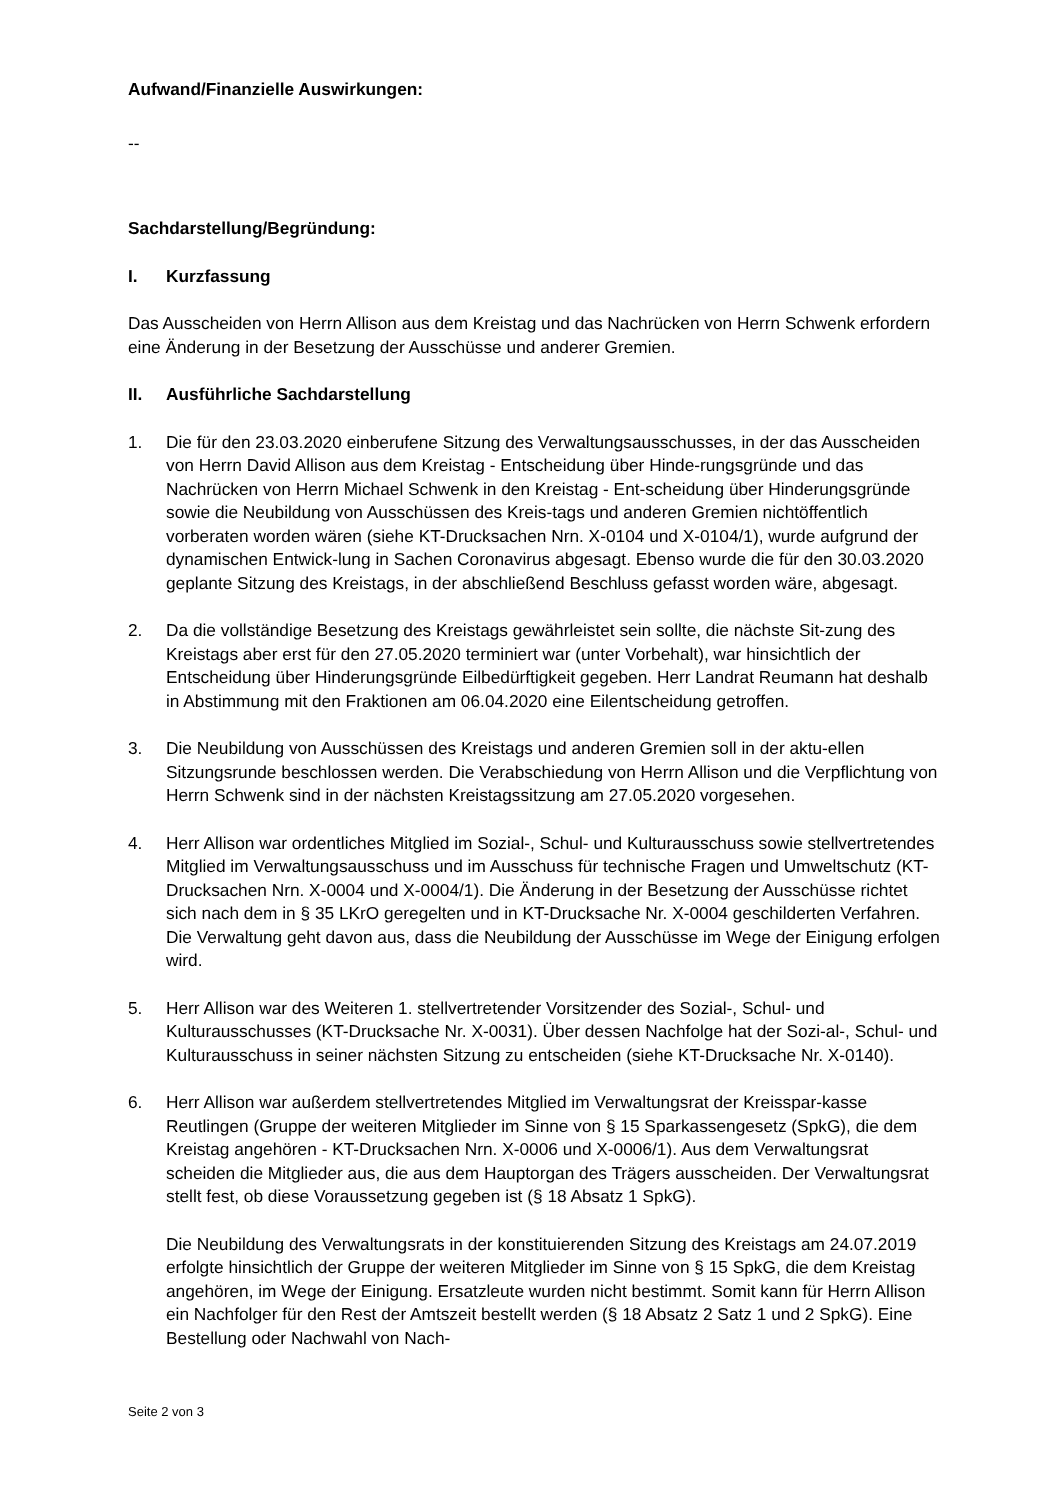Aufwand/Finanzielle Auswirkungen:
--
Sachdarstellung/Begründung:
I. Kurzfassung
Das Ausscheiden von Herrn Allison aus dem Kreistag und das Nachrücken von Herrn Schwenk erfordern eine Änderung in der Besetzung der Ausschüsse und anderer Gremien.
II. Ausführliche Sachdarstellung
1. Die für den 23.03.2020 einberufene Sitzung des Verwaltungsausschusses, in der das Ausscheiden von Herrn David Allison aus dem Kreistag - Entscheidung über Hinde-rungsgründe und das Nachrücken von Herrn Michael Schwenk in den Kreistag - Ent-scheidung über Hinderungsgründe sowie die Neubildung von Ausschüssen des Kreis-tags und anderen Gremien nichtöffentlich vorberaten worden wären (siehe KT-Drucksachen Nrn. X-0104 und X-0104/1), wurde aufgrund der dynamischen Entwick-lung in Sachen Coronavirus abgesagt. Ebenso wurde die für den 30.03.2020 geplante Sitzung des Kreistags, in der abschließend Beschluss gefasst worden wäre, abgesagt.
2. Da die vollständige Besetzung des Kreistags gewährleistet sein sollte, die nächste Sit-zung des Kreistags aber erst für den 27.05.2020 terminiert war (unter Vorbehalt), war hinsichtlich der Entscheidung über Hinderungsgründe Eilbedürftigkeit gegeben. Herr Landrat Reumann hat deshalb in Abstimmung mit den Fraktionen am 06.04.2020 eine Eilentscheidung getroffen.
3. Die Neubildung von Ausschüssen des Kreistags und anderen Gremien soll in der aktu-ellen Sitzungsrunde beschlossen werden. Die Verabschiedung von Herrn Allison und die Verpflichtung von Herrn Schwenk sind in der nächsten Kreistagssitzung am 27.05.2020 vorgesehen.
4. Herr Allison war ordentliches Mitglied im Sozial-, Schul- und Kulturausschuss sowie stellvertretendes Mitglied im Verwaltungsausschuss und im Ausschuss für technische Fragen und Umweltschutz (KT-Drucksachen Nrn. X-0004 und X-0004/1). Die Änderung in der Besetzung der Ausschüsse richtet sich nach dem in § 35 LKrO geregelten und in KT-Drucksache Nr. X-0004 geschilderten Verfahren. Die Verwaltung geht davon aus, dass die Neubildung der Ausschüsse im Wege der Einigung erfolgen wird.
5. Herr Allison war des Weiteren 1. stellvertretender Vorsitzender des Sozial-, Schul- und Kulturausschusses (KT-Drucksache Nr. X-0031). Über dessen Nachfolge hat der Sozi-al-, Schul- und Kulturausschuss in seiner nächsten Sitzung zu entscheiden (siehe KT-Drucksache Nr. X-0140).
6. Herr Allison war außerdem stellvertretendes Mitglied im Verwaltungsrat der Kreisspar-kasse Reutlingen (Gruppe der weiteren Mitglieder im Sinne von § 15 Sparkassengesetz (SpkG), die dem Kreistag angehören - KT-Drucksachen Nrn. X-0006 und X-0006/1). Aus dem Verwaltungsrat scheiden die Mitglieder aus, die aus dem Hauptorgan des Trägers ausscheiden. Der Verwaltungsrat stellt fest, ob diese Voraussetzung gegeben ist (§ 18 Absatz 1 SpkG).
Die Neubildung des Verwaltungsrats in der konstituierenden Sitzung des Kreistags am 24.07.2019 erfolgte hinsichtlich der Gruppe der weiteren Mitglieder im Sinne von § 15 SpkG, die dem Kreistag angehören, im Wege der Einigung. Ersatzleute wurden nicht bestimmt. Somit kann für Herrn Allison ein Nachfolger für den Rest der Amtszeit bestellt werden (§ 18 Absatz 2 Satz 1 und 2 SpkG). Eine Bestellung oder Nachwahl von Nach-
Seite 2 von 3